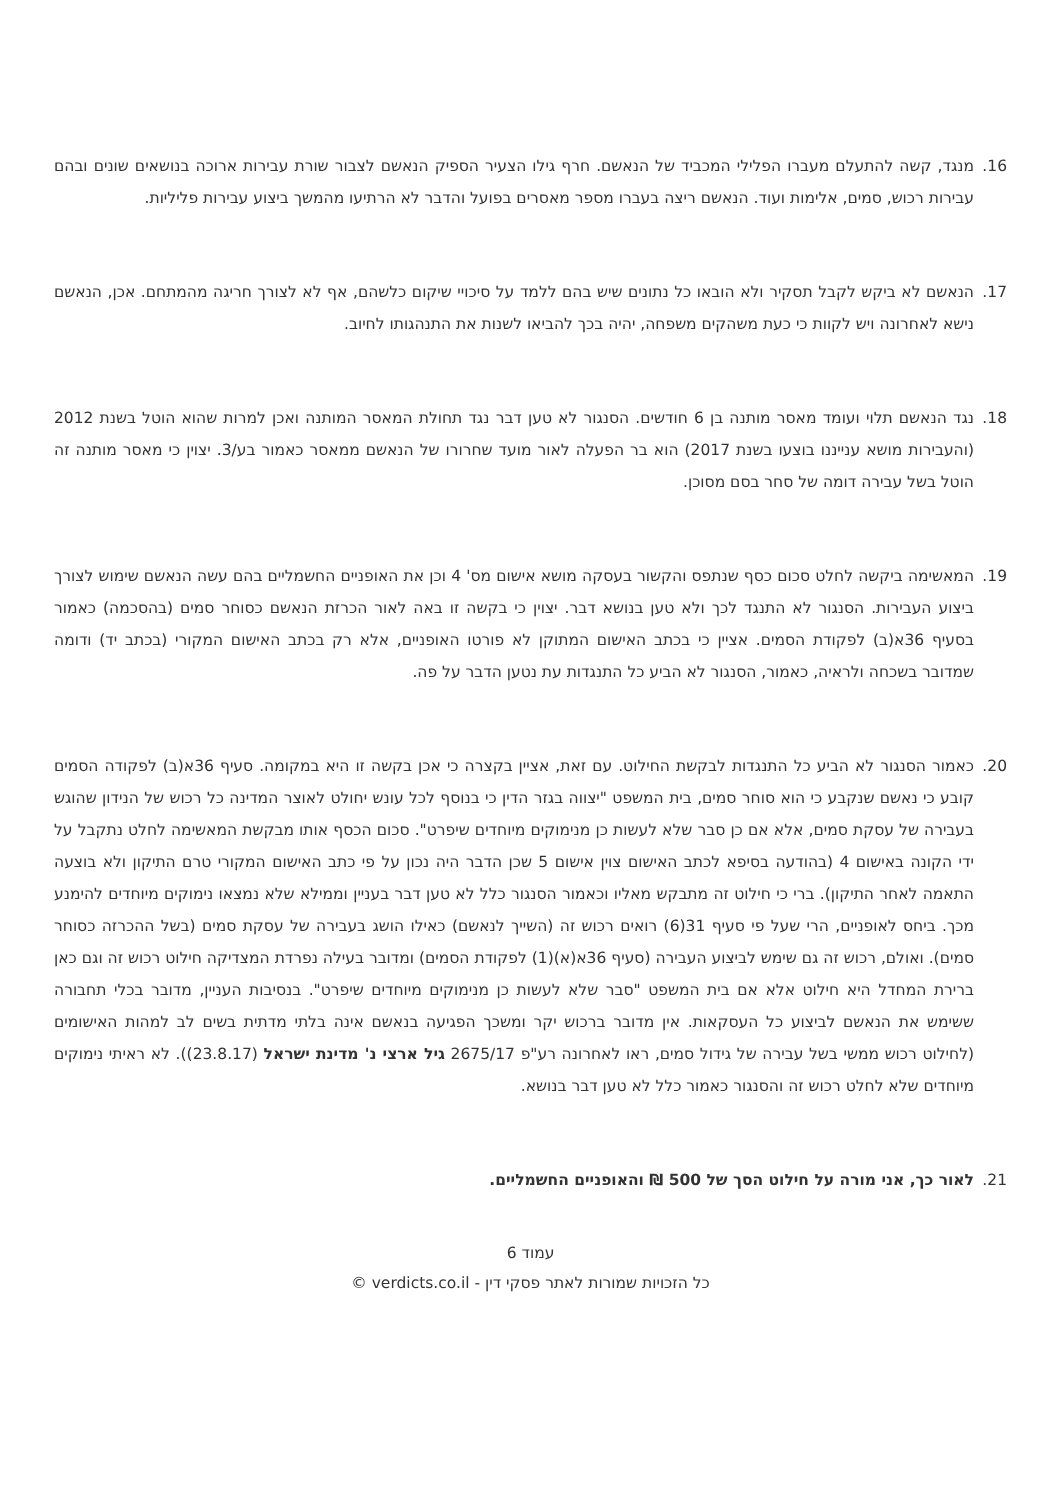16. מנגד, קשה להתעלם מעברו הפלילי המכביד של הנאשם. חרף גילו הצעיר הספיק הנאשם לצבור שורת עבירות ארוכה בנושאים שונים ובהם עבירות רכוש, סמים, אלימות ועוד. הנאשם ריצה בעברו מספר מאסרים בפועל והדבר לא הרתיעו מהמשך ביצוע עבירות פליליות.
17. הנאשם לא ביקש לקבל תסקיר ולא הובאו כל נתונים שיש בהם ללמד על סיכויי שיקום כלשהם, אף לא לצורך חריגה מהמתחם. אכן, הנאשם נישא לאחרונה ויש לקוות כי כעת משהקים משפחה, יהיה בכך להביאו לשנות את התנהגותו לחיוב.
18. נגד הנאשם תלוי ועומד מאסר מותנה בן 6 חודשים. הסנגור לא טען דבר נגד תחולת המאסר המותנה ואכן למרות שהוא הוטל בשנת 2012 (והעבירות מושא ענייננו בוצעו בשנת 2017) הוא בר הפעלה לאור מועד שחרורו של הנאשם ממאסר כאמור בע/3. יצוין כי מאסר מותנה זה הוטל בשל עבירה דומה של סחר בסם מסוכן.
19. המאשימה ביקשה לחלט סכום כסף שנתפס והקשור בעסקה מושא אישום מס' 4 וכן את האופניים החשמליים בהם עשה הנאשם שימוש לצורך ביצוע העבירות. הסנגור לא התנגד לכך ולא טען בנושא דבר. יצוין כי בקשה זו באה לאור הכרזת הנאשם כסוחר סמים (בהסכמה) כאמור בסעיף 36א(ב) לפקודת הסמים. אציין כי בכתב האישום המתוקן לא פורטו האופניים, אלא רק בכתב האישום המקורי (בכתב יד) ודומה שמדובר בשכחה ולראיה, כאמור, הסנגור לא הביע כל התנגדות עת נטען הדבר על פה.
20. כאמור הסנגור לא הביע כל התנגדות לבקשת החילוט. עם זאת, אציין בקצרה כי אכן בקשה זו היא במקומה. סעיף 36א(ב) לפקודה הסמים קובע כי נאשם שנקבע כי הוא סוחר סמים, בית המשפט "יצווה בגזר הדין כי בנוסף לכל עונש יחולט לאוצר המדינה כל רכוש של הנידון שהוגש בעבירה של עסקת סמים, אלא אם כן סבר שלא לעשות כן מנימוקים מיוחדים שיפרט". סכום הכסף אותו מבקשת המאשימה לחלט נתקבל על ידי הקונה באישום 4 (בהודעה בסיפא לכתב האישום צוין אישום 5 שכן הדבר היה נכון על פי כתב האישום המקורי טרם התיקון ולא בוצעה התאמה לאחר התיקון). ברי כי חילוט זה מתבקש מאליו וכאמור הסנגור כלל לא טען דבר בעניין וממילא שלא נמצאו נימוקים מיוחדים להימנע מכך. ביחס לאופניים, הרי שעל פי סעיף 31(6) רואים רכוש זה (השייך לנאשם) כאילו הושג בעבירה של עסקת סמים (בשל ההכרזה כסוחר סמים). ואולם, רכוש זה גם שימש לביצוע העבירה (סעיף 36א(א)(1) לפקודת הסמים) ומדובר בעילה נפרדת המצדיקה חילוט רכוש זה וגם כאן ברירת המחדל היא חילוט אלא אם בית המשפט "סבר שלא לעשות כן מנימוקים מיוחדים שיפרט". בנסיבות העניין, מדובר בכלי תחבורה ששימש את הנאשם לביצוע כל העסקאות. אין מדובר ברכוש יקר ומשכך הפגיעה בנאשם אינה בלתי מדתית בשים לב למהות האישומים (לחילוט רכוש ממשי בשל עבירה של גידול סמים, ראו לאחרונה רע"פ 2675/17 גיל ארצי נ' מדינת ישראל (23.8.17)). לא ראיתי נימוקים מיוחדים שלא לחלט רכוש זה והסנגור כאמור כלל לא טען דבר בנושא.
21. לאור כך, אני מורה על חילוט הסך של 500 ₪ והאופניים החשמליים.
עמוד 6
כל הזכויות שמורות לאתר פסקי דין - verdicts.co.il ©